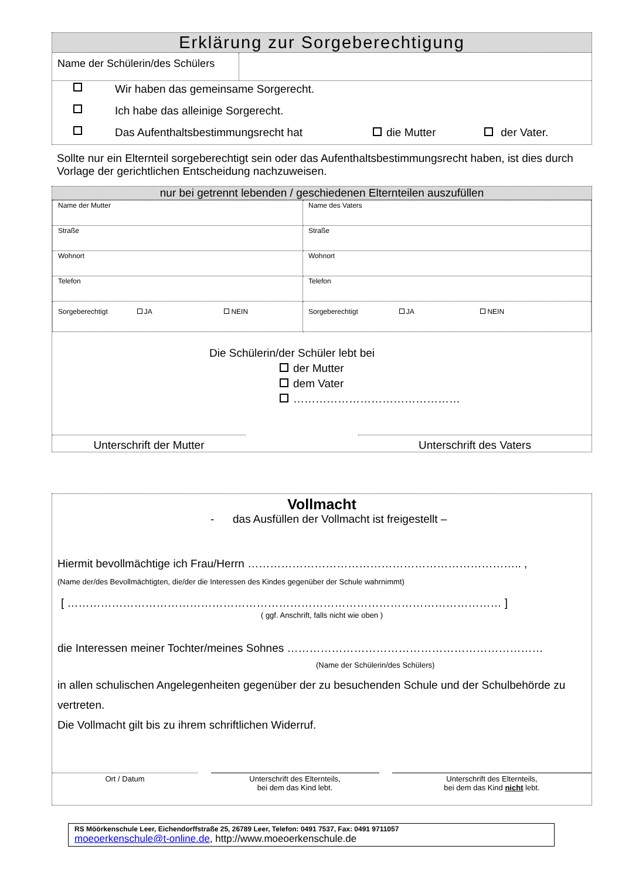Erklärung zur Sorgeberechtigung
| Name der Schülerin/des Schülers | |
Wir haben das gemeinsame Sorgerecht.
Ich habe das alleinige Sorgerecht.
Das Aufenthaltsbestimmungsrecht hat die Mutter der Vater.
Sollte nur ein Elternteil sorgeberechtigt sein oder das Aufenthaltsbestimmungsrecht haben, ist dies durch Vorlage der gerichtlichen Entscheidung nachzuweisen.
nur bei getrennt lebenden / geschiedenen Elternteilen auszufüllen
| Name der Mutter | Name des Vaters |
| Straße | Straße |
| Wohnort | Wohnort |
| Telefon | Telefon |
| Sorgeberechtigt JA NEIN | Sorgeberechtigt JA NEIN |
Die Schülerin/der Schüler lebt bei
der Mutter
dem Vater
………………………………………
Unterschrift der Mutter Unterschrift des Vaters
Vollmacht
- das Ausfüllen der Vollmacht ist freigestellt –
Hiermit bevollmächtige ich Frau/Herrn ……………………………………………………………….. ,
(Name der/des Bevollmächtigten, die/der die Interessen des Kindes gegenüber der Schule wahrnimmt)
[ ……………………………………………………………………………………………………… ]
( ggf. Anschrift, falls nicht wie oben )
die Interessen meiner Tochter/meines Sohnes ……………………………………………………………
(Name der Schülerin/des Schülers)
in allen schulischen Angelegenheiten gegenüber der zu besuchenden Schule und der Schulbehörde zu vertreten.
Die Vollmacht gilt bis zu ihrem schriftlichen Widerruf.
Ort / Datum Unterschrift des Elternteils,
bei dem das Kind lebt.
Unterschrift des Elternteils,
bei dem das Kind nicht lebt.
RS Möörkenschule Leer, Eichendorffstraße 25, 26789 Leer, Telefon: 0491 7537, Fax: 0491 9711057
moeoerkenschule@t-online.de, http://www.moeoerkenschule.de